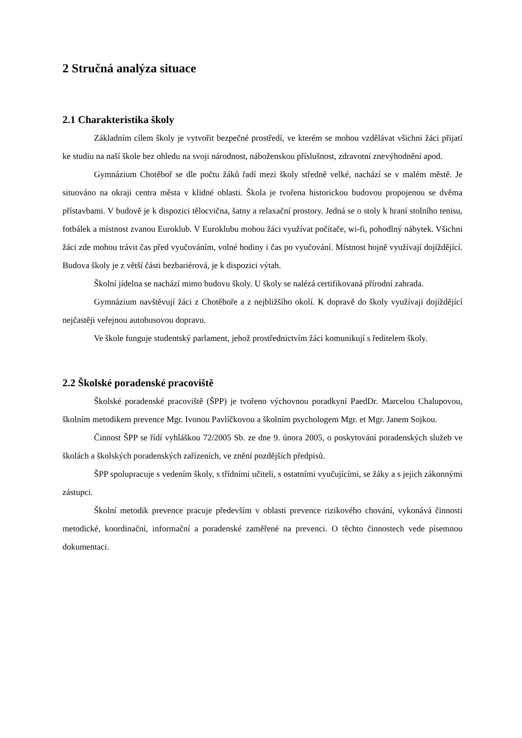2 Stručná analýza situace
2.1 Charakteristika školy
Základním cílem školy je vytvořit bezpečné prostředí, ve kterém se mohou vzdělávat všichni žáci přijatí ke studiu na naší škole bez ohledu na svoji národnost, náboženskou příslušnost, zdravotní znevýhodnění apod.
Gymnázium Chotěboř se dle počtu žáků řadí mezi školy středně velké, nachází se v malém městě. Je situováno na okraji centra města v klidné oblasti. Škola je tvořena historickou budovou propojenou se dvěma přístavbami. V budově je k dispozici tělocvična, šatny a relaxační prostory. Jedná se o stoly k hraní stolního tenisu, fotbálek a místnost zvanou Euroklub. V Euroklubu mohou žáci využívat počítače, wi-fi, pohodlný nábytek. Všichni žáci zde mohou trávit čas před vyučováním, volné hodiny i čas po vyučování. Místnost hojně využívají dojíždějící. Budova školy je z větší části bezbariérová, je k dispozici výtah.
Školní jídelna se nachází mimo budovu školy. U školy se nalézá certifikovaná přírodní zahrada.
Gymnázium navštěvují žáci z Chotěboře a z nejbližšího okolí. K dopravě do školy využívají dojíždějící nejčastěji veřejnou autobusovou dopravu.
Ve škole funguje studentský parlament, jehož prostřednictvím žáci komunikují s ředitelem školy.
2.2 Školské poradenské pracoviště
Školské poradenské pracoviště (ŠPP) je tvořeno výchovnou poradkyní PaedDr. Marcelou Chalupovou, školním metodikem prevence Mgr. Ivonou Pavlíčkovou a školním psychologem Mgr. et Mgr. Janem Sojkou.
Činnost ŠPP se řídí vyhláškou 72/2005 Sb. ze dne 9. února 2005, o poskytování poradenských služeb ve školách a školských poradenských zařízeních, ve znění pozdějších předpisů.
ŠPP spolupracuje s vedením školy, s třídními učiteli, s ostatními vyučujícími, se žáky a s jejich zákonnými zástupci.
Školní metodik prevence pracuje především v oblasti prevence rizikového chování, vykonává činnosti metodické, koordinační, informační a poradenské zaměřené na prevenci. O těchto činnostech vede písemnou dokumentaci.